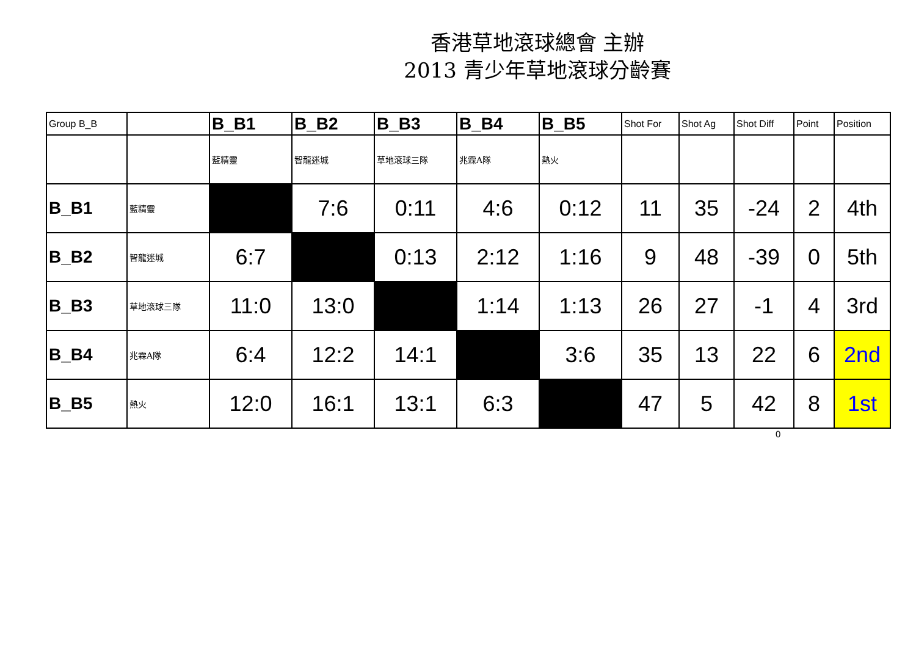香港草地滾球總會 主辦
2013 青少年草地滾球分齡賽
| Group B_B | | B_B1 | B_B2 | B_B3 | B_B4 | B_B5 | Shot For | Shot Ag | Shot Diff | Point | Position |
| --- | --- | --- | --- | --- | --- | --- | --- | --- | --- | --- | --- |
| | | 藍精靈 | 智龍迷城 | 草地滾球三隊 | 兆霖A隊 | 熱火 | | | | | |
| B_B1 | 藍精靈 | | 7:6 | 0:11 | 4:6 | 0:12 | 11 | 35 | -24 | 2 | 4th |
| B_B2 | 智龍迷城 | 6:7 | | 0:13 | 2:12 | 1:16 | 9 | 48 | -39 | 0 | 5th |
| B_B3 | 草地滾球三隊 | 11:0 | 13:0 | | 1:14 | 1:13 | 26 | 27 | -1 | 4 | 3rd |
| B_B4 | 兆霖A隊 | 6:4 | 12:2 | 14:1 | | 3:6 | 35 | 13 | 22 | 6 | 2nd |
| B_B5 | 熱火 | 12:0 | 16:1 | 13:1 | 6:3 | | 47 | 5 | 42 | 8 | 1st |
0